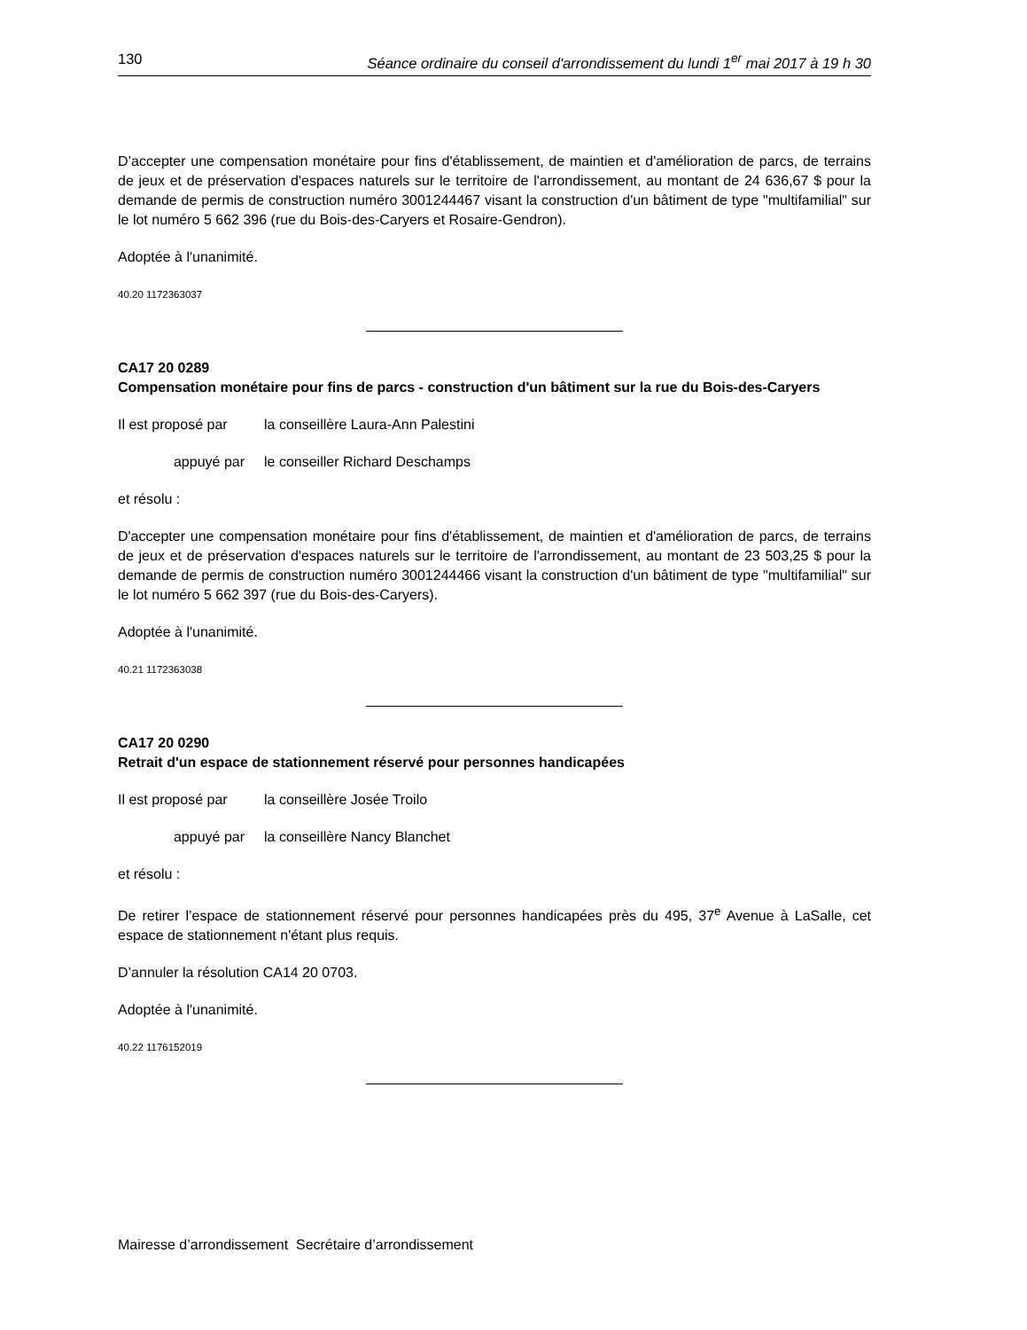130 Séance ordinaire du conseil d'arrondissement du lundi 1<sup>er</sup> mai 2017 à 19 h 30
D’accepter une compensation monétaire pour fins d'établissement, de maintien et d'amélioration de parcs, de terrains de jeux et de préservation d'espaces naturels sur le territoire de l'arrondissement, au montant de 24 636,67 $ pour la demande de permis de construction numéro 3001244467 visant la construction d'un bâtiment de type "multifamilial" sur le lot numéro 5 662 396 (rue du Bois-des-Caryers et Rosaire-Gendron).
Adoptée à l'unanimité.
40.20 1172363037
CA17 20 0289
Compensation monétaire pour fins de parcs - construction d'un bâtiment sur la rue du Bois-des-Caryers
Il est proposé par la conseillère Laura-Ann Palestini
appuyé par le conseiller Richard Deschamps
et résolu :
D'accepter une compensation monétaire pour fins d'établissement, de maintien et d'amélioration de parcs, de terrains de jeux et de préservation d'espaces naturels sur le territoire de l'arrondissement, au montant de 23 503,25 $ pour la demande de permis de construction numéro 3001244466 visant la construction d'un bâtiment de type "multifamilial" sur le lot numéro 5 662 397 (rue du Bois-des-Caryers).
Adoptée à l'unanimité.
40.21 1172363038
CA17 20 0290
Retrait d'un espace de stationnement réservé pour personnes handicapées
Il est proposé par la conseillère Josée Troilo
appuyé par la conseillère Nancy Blanchet
et résolu :
De retirer l’espace de stationnement réservé pour personnes handicapées près du 495, 37<sup>e</sup> Avenue à LaSalle, cet espace de stationnement n'étant plus requis.
D’annuler la résolution CA14 20 0703.
Adoptée à l'unanimité.
40.22 1176152019
Mairesse d’arrondissement Secrétaire d’arrondissement